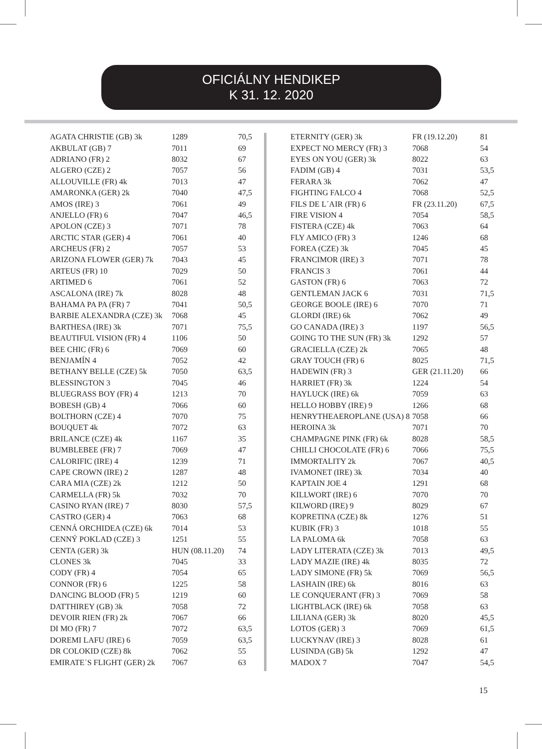OFICIÁLNY HENDIKEP
K 31. 12. 2020
| AGATA CHRISTIE (GB) 3k | 1289 | 70,5 |
| AKBULAT (GB) 7 | 7011 | 69 |
| ADRIANO (FR) 2 | 8032 | 67 |
| ALGERO (CZE) 2 | 7057 | 56 |
| ALLOUVILLE (FR) 4k | 7013 | 47 |
| AMARONKA (GER) 2k | 7040 | 47,5 |
| AMOS (IRE) 3 | 7061 | 49 |
| ANJELLO (FR) 6 | 7047 | 46,5 |
| APOLON (CZE) 3 | 7071 | 78 |
| ARCTIC STAR (GER) 4 | 7061 | 40 |
| ARCHEUS (FR) 2 | 7057 | 53 |
| ARIZONA FLOWER (GER) 7k | 7043 | 45 |
| ARTEUS (FR) 10 | 7029 | 50 |
| ARTIMED 6 | 7061 | 52 |
| ASCALONA (IRE) 7k | 8028 | 48 |
| BAHAMA PA PA (FR) 7 | 7041 | 50,5 |
| BARBIE ALEXANDRA (CZE) 3k | 7068 | 45 |
| BARTHESA (IRE) 3k | 7071 | 75,5 |
| BEAUTIFUL VISION (FR) 4 | 1106 | 50 |
| BEE CHIC (FR) 6 | 7069 | 60 |
| BENJAMÍN 4 | 7052 | 42 |
| BETHANY BELLE (CZE) 5k | 7050 | 63,5 |
| BLESSINGTON 3 | 7045 | 46 |
| BLUEGRASS BOY (FR) 4 | 1213 | 70 |
| BOBESH (GB) 4 | 7066 | 60 |
| BOLTHORN (CZE) 4 | 7070 | 75 |
| BOUQUET 4k | 7072 | 63 |
| BRILANCE (CZE) 4k | 1167 | 35 |
| BUMBLEBEE (FR) 7 | 7069 | 47 |
| CALORIFIC (IRE) 4 | 1239 | 71 |
| CAPE CROWN (IRE) 2 | 1287 | 48 |
| CARA MIA (CZE) 2k | 1212 | 50 |
| CARMELLA (FR) 5k | 7032 | 70 |
| CASINO RYAN (IRE) 7 | 8030 | 57,5 |
| CASTRO (GER) 4 | 7063 | 68 |
| CENNÁ ORCHIDEA (CZE) 6k | 7014 | 53 |
| CENNÝ POKLAD (CZE) 3 | 1251 | 55 |
| CENTA (GER) 3k | HUN (08.11.20) | 74 |
| CLONES 3k | 7045 | 33 |
| CODY (FR) 4 | 7054 | 65 |
| CONNOR (FR) 6 | 1225 | 58 |
| DANCING BLOOD (FR) 5 | 1219 | 60 |
| DATTHIREY (GB) 3k | 7058 | 72 |
| DEVOIR RIEN (FR) 2k | 7067 | 66 |
| DI MO (FR) 7 | 7072 | 63,5 |
| DOREMI LAFU (IRE) 6 | 7059 | 63,5 |
| DR COLOKID (CZE) 8k | 7062 | 55 |
| EMIRATE´S FLIGHT (GER) 2k | 7067 | 63 |
| ETERNITY (GER) 3k | FR (19.12.20) | 81 |
| EXPECT NO MERCY (FR) 3 | 7068 | 54 |
| EYES ON YOU (GER) 3k | 8022 | 63 |
| FADIM (GB) 4 | 7031 | 53,5 |
| FERARA 3k | 7062 | 47 |
| FIGHTING FALCO 4 | 7068 | 52,5 |
| FILS DE L´AIR (FR) 6 | FR (23.11.20) | 67,5 |
| FIRE VISION 4 | 7054 | 58,5 |
| FISTERA (CZE) 4k | 7063 | 64 |
| FLY AMICO (FR) 3 | 1246 | 68 |
| FOREA (CZE) 3k | 7045 | 45 |
| FRANCIMOR (IRE) 3 | 7071 | 78 |
| FRANCIS 3 | 7061 | 44 |
| GASTON (FR) 6 | 7063 | 72 |
| GENTLEMAN JACK 6 | 7031 | 71,5 |
| GEORGE BOOLE (IRE) 6 | 7070 | 71 |
| GLORDI (IRE) 6k | 7062 | 49 |
| GO CANADA (IRE) 3 | 1197 | 56,5 |
| GOING TO THE SUN (FR) 3k | 1292 | 57 |
| GRACIELLA (CZE) 2k | 7065 | 48 |
| GRAY TOUCH (FR) 6 | 8025 | 71,5 |
| HADEWIN (FR) 3 | GER (21.11.20) | 66 |
| HARRIET (FR) 3k | 1224 | 54 |
| HAYLUCK (IRE) 6k | 7059 | 63 |
| HELLO HOBBY (IRE) 9 | 1266 | 68 |
| HENRYTHEAEROPLANE (USA) 8 | 7058 | 66 |
| HEROINA 3k | 7071 | 70 |
| CHAMPAGNE PINK (FR) 6k | 8028 | 58,5 |
| CHILLI CHOCOLATE (FR) 6 | 7066 | 75,5 |
| IMMORTALITY 2k | 7067 | 40,5 |
| IVAMONET (IRE) 3k | 7034 | 40 |
| KAPTAIN JOE 4 | 1291 | 68 |
| KILLWORT (IRE) 6 | 7070 | 70 |
| KILWORD (IRE) 9 | 8029 | 67 |
| KOPRETINA (CZE) 8k | 1276 | 51 |
| KUBIK (FR) 3 | 1018 | 55 |
| LA PALOMA 6k | 7058 | 63 |
| LADY LITERATA (CZE) 3k | 7013 | 49,5 |
| LADY MAZIE (IRE) 4k | 8035 | 72 |
| LADY SIMONE (FR) 5k | 7069 | 56,5 |
| LASHAIN (IRE) 6k | 8016 | 63 |
| LE CONQUERANT (FR) 3 | 7069 | 58 |
| LIGHTBLACK (IRE) 6k | 7058 | 63 |
| LILIANA (GER) 3k | 8020 | 45,5 |
| LOTOS (GER) 3 | 7069 | 61,5 |
| LUCKYNAV (IRE) 3 | 8028 | 61 |
| LUSINDA (GB) 5k | 1292 | 47 |
| MADOX 7 | 7047 | 54,5 |
15